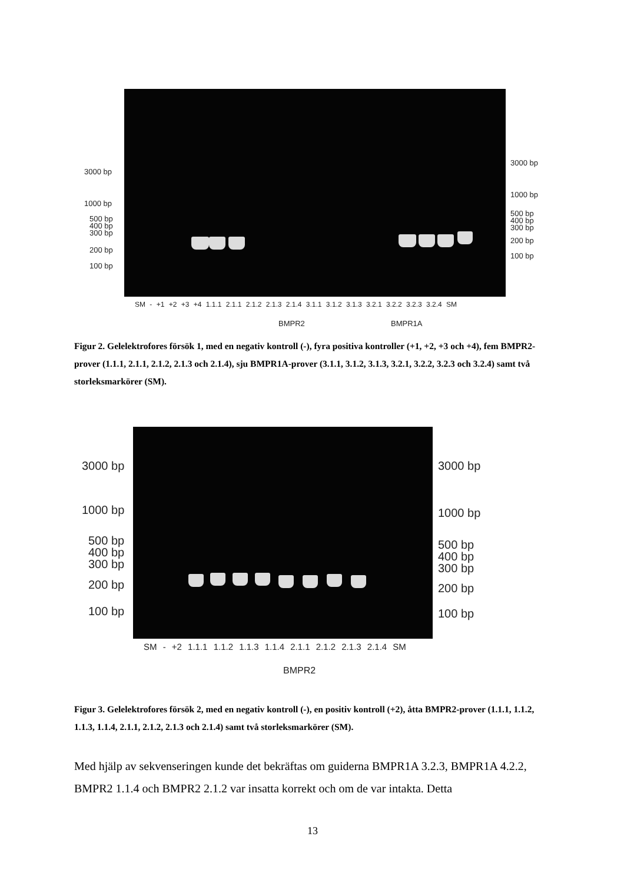3000 bp
1000 bp
500 bp
400 bp
300 bp
200 bp
100 bp
3000 bp
1000 bp
500 bp
400 bp
300 bp
200 bp
100 bp
SM - +1 +2 +3 +4 1.1.1 2.1.1 2.1.2 2.1.3 2.1.4 3.1.1 3.1.2 3.1.3 3.2.1 3.2.2 3.2.3 3.2.4 SM
BMPR2 BMPR1A
Figur 2. Gelelektrofores försök 1, med en negativ kontroll (-), fyra positiva kontroller (+1, +2, +3 och +4), fem BMPR2-prover (1.1.1, 2.1.1, 2.1.2, 2.1.3 och 2.1.4), sju BMPR1A-prover (3.1.1, 3.1.2, 3.1.3, 3.2.1, 3.2.2, 3.2.3 och 3.2.4) samt två storleksmarkörer (SM).
3000 bp
1000 bp
500 bp
400 bp
300 bp
200 bp
100 bp
3000 bp
1000 bp
500 bp
400 bp
300 bp
200 bp
100 bp
SM - +2 1.1.1 1.1.2 1.1.3 1.1.4 2.1.1 2.1.2 2.1.3 2.1.4 SM
BMPR2
Figur 3. Gelelektrofores försök 2, med en negativ kontroll (-), en positiv kontroll (+2), åtta BMPR2-prover (1.1.1, 1.1.2, 1.1.3, 1.1.4, 2.1.1, 2.1.2, 2.1.3 och 2.1.4) samt två storleksmarkörer (SM).
Med hjälp av sekvenseringen kunde det bekräftas om guiderna BMPR1A 3.2.3, BMPR1A 4.2.2, BMPR2 1.1.4 och BMPR2 2.1.2 var insatta korrekt och om de var intakta. Detta
13